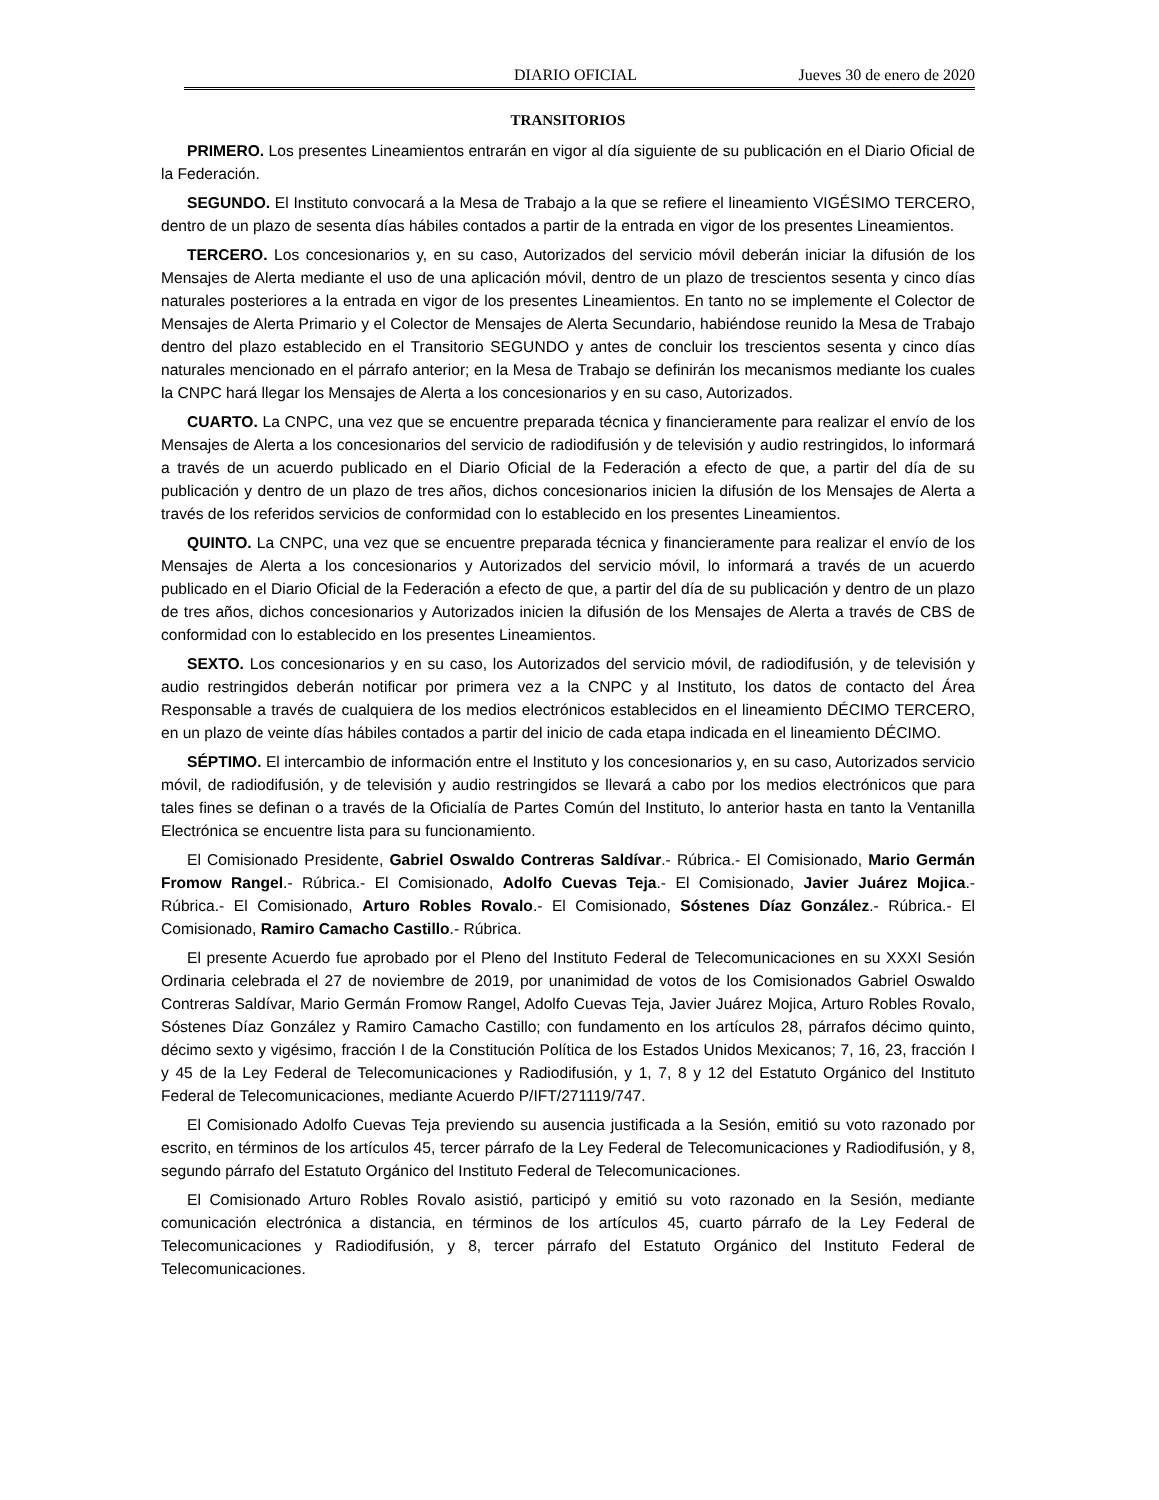DIARIO OFICIAL Jueves 30 de enero de 2020
TRANSITORIOS
PRIMERO. Los presentes Lineamientos entrarán en vigor al día siguiente de su publicación en el Diario Oficial de la Federación.
SEGUNDO. El Instituto convocará a la Mesa de Trabajo a la que se refiere el lineamiento VIGÉSIMO TERCERO, dentro de un plazo de sesenta días hábiles contados a partir de la entrada en vigor de los presentes Lineamientos.
TERCERO. Los concesionarios y, en su caso, Autorizados del servicio móvil deberán iniciar la difusión de los Mensajes de Alerta mediante el uso de una aplicación móvil, dentro de un plazo de trescientos sesenta y cinco días naturales posteriores a la entrada en vigor de los presentes Lineamientos. En tanto no se implemente el Colector de Mensajes de Alerta Primario y el Colector de Mensajes de Alerta Secundario, habiéndose reunido la Mesa de Trabajo dentro del plazo establecido en el Transitorio SEGUNDO y antes de concluir los trescientos sesenta y cinco días naturales mencionado en el párrafo anterior; en la Mesa de Trabajo se definirán los mecanismos mediante los cuales la CNPC hará llegar los Mensajes de Alerta a los concesionarios y en su caso, Autorizados.
CUARTO. La CNPC, una vez que se encuentre preparada técnica y financieramente para realizar el envío de los Mensajes de Alerta a los concesionarios del servicio de radiodifusión y de televisión y audio restringidos, lo informará a través de un acuerdo publicado en el Diario Oficial de la Federación a efecto de que, a partir del día de su publicación y dentro de un plazo de tres años, dichos concesionarios inicien la difusión de los Mensajes de Alerta a través de los referidos servicios de conformidad con lo establecido en los presentes Lineamientos.
QUINTO. La CNPC, una vez que se encuentre preparada técnica y financieramente para realizar el envío de los Mensajes de Alerta a los concesionarios y Autorizados del servicio móvil, lo informará a través de un acuerdo publicado en el Diario Oficial de la Federación a efecto de que, a partir del día de su publicación y dentro de un plazo de tres años, dichos concesionarios y Autorizados inicien la difusión de los Mensajes de Alerta a través de CBS de conformidad con lo establecido en los presentes Lineamientos.
SEXTO. Los concesionarios y en su caso, los Autorizados del servicio móvil, de radiodifusión, y de televisión y audio restringidos deberán notificar por primera vez a la CNPC y al Instituto, los datos de contacto del Área Responsable a través de cualquiera de los medios electrónicos establecidos en el lineamiento DÉCIMO TERCERO, en un plazo de veinte días hábiles contados a partir del inicio de cada etapa indicada en el lineamiento DÉCIMO.
SÉPTIMO. El intercambio de información entre el Instituto y los concesionarios y, en su caso, Autorizados servicio móvil, de radiodifusión, y de televisión y audio restringidos se llevará a cabo por los medios electrónicos que para tales fines se definan o a través de la Oficialía de Partes Común del Instituto, lo anterior hasta en tanto la Ventanilla Electrónica se encuentre lista para su funcionamiento.
El Comisionado Presidente, Gabriel Oswaldo Contreras Saldívar.- Rúbrica.- El Comisionado, Mario Germán Fromow Rangel.- Rúbrica.- El Comisionado, Adolfo Cuevas Teja.- El Comisionado, Javier Juárez Mojica.- Rúbrica.- El Comisionado, Arturo Robles Rovalo.- El Comisionado, Sóstenes Díaz González.- Rúbrica.- El Comisionado, Ramiro Camacho Castillo.- Rúbrica.
El presente Acuerdo fue aprobado por el Pleno del Instituto Federal de Telecomunicaciones en su XXXI Sesión Ordinaria celebrada el 27 de noviembre de 2019, por unanimidad de votos de los Comisionados Gabriel Oswaldo Contreras Saldívar, Mario Germán Fromow Rangel, Adolfo Cuevas Teja, Javier Juárez Mojica, Arturo Robles Rovalo, Sóstenes Díaz González y Ramiro Camacho Castillo; con fundamento en los artículos 28, párrafos décimo quinto, décimo sexto y vigésimo, fracción I de la Constitución Política de los Estados Unidos Mexicanos; 7, 16, 23, fracción I y 45 de la Ley Federal de Telecomunicaciones y Radiodifusión, y 1, 7, 8 y 12 del Estatuto Orgánico del Instituto Federal de Telecomunicaciones, mediante Acuerdo P/IFT/271119/747.
El Comisionado Adolfo Cuevas Teja previendo su ausencia justificada a la Sesión, emitió su voto razonado por escrito, en términos de los artículos 45, tercer párrafo de la Ley Federal de Telecomunicaciones y Radiodifusión, y 8, segundo párrafo del Estatuto Orgánico del Instituto Federal de Telecomunicaciones.
El Comisionado Arturo Robles Rovalo asistió, participó y emitió su voto razonado en la Sesión, mediante comunicación electrónica a distancia, en términos de los artículos 45, cuarto párrafo de la Ley Federal de Telecomunicaciones y Radiodifusión, y 8, tercer párrafo del Estatuto Orgánico del Instituto Federal de Telecomunicaciones.